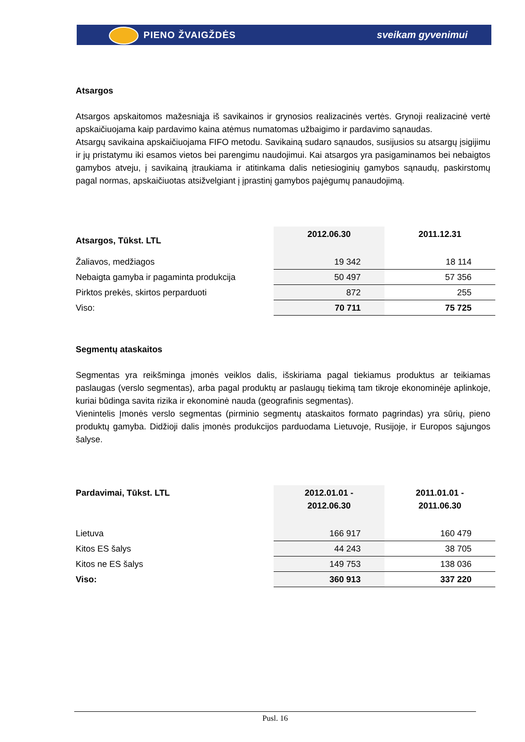PIENO ŽVAIGŽDĖS sveikam gyvenimui
Atsargos
Atsargos apskaitomos mažesniąja iš savikainos ir grynosios realizacinės vertės. Grynoji realizacinė vertė apskaičiuojama kaip pardavimo kaina atėmus numatomas užbaigimo ir pardavimo sąnaudas.
Atsargų savikaina apskaičiuojama FIFO metodu. Savikainą sudaro sąnaudos, susijusios su atsargų įsigijimu ir jų pristatymu iki esamos vietos bei parengimu naudojimui. Kai atsargos yra pasigaminamos bei nebaigtos gamybos atveju, į savikainą įtraukiama ir atitinkama dalis netiesioginių gamybos sąnaudų, paskirstomų pagal normas, apskaičiuotas atsižvelgiant į įprastinį gamybos pajėgumų panaudojimą.
| Atsargos, Tūkst. LTL | 2012.06.30 | 2011.12.31 |
| --- | --- | --- |
| Žaliavos, medžiagos | 19 342 | 18 114 |
| Nebaigta gamyba ir pagaminta produkcija | 50 497 | 57 356 |
| Pirktos prekės, skirtos perparduoti | 872 | 255 |
| Viso: | 70 711 | 75 725 |
Segmentų ataskaitos
Segmentas yra reikšminga įmonės veiklos dalis, išskiriama pagal tiekiamus produktus ar teikiamas paslaugas (verslo segmentas), arba pagal produktų ar paslaugų tiekimą tam tikroje ekonominėje aplinkoje, kuriai būdinga savita rizika ir ekonominė nauda (geografinis segmentas).
Vienintelis Įmonės verslo segmentas (pirminio segmentų ataskaitos formato pagrindas) yra sūrių, pieno produktų gamyba. Didžioji dalis įmonės produkcijos parduodama Lietuvoje, Rusijoje, ir Europos sąjungos šalyse.
| Pardavimai, Tūkst. LTL | 2012.01.01 - 2012.06.30 | 2011.01.01 - 2011.06.30 |
| --- | --- | --- |
| Lietuva | 166 917 | 160 479 |
| Kitos ES šalys | 44 243 | 38 705 |
| Kitos ne ES šalys | 149 753 | 138 036 |
| Viso: | 360 913 | 337 220 |
Pusl. 16